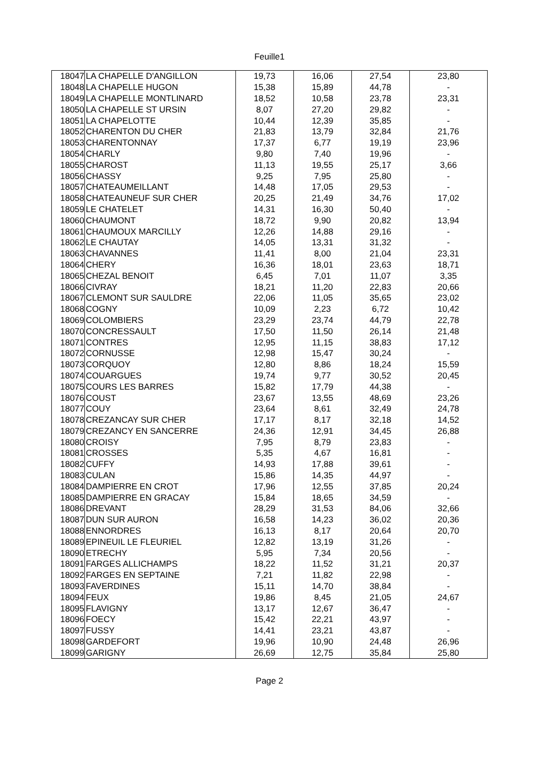Feuille1
| 18047 | LA CHAPELLE D'ANGILLON | 19,73 | 16,06 | 27,54 | 23,80 |
| 18048 | LA CHAPELLE HUGON | 15,38 | 15,89 | 44,78 | - |
| 18049 | LA CHAPELLE MONTLINARD | 18,52 | 10,58 | 23,78 | 23,31 |
| 18050 | LA CHAPELLE ST URSIN | 8,07 | 27,20 | 29,82 | - |
| 18051 | LA CHAPELOTTE | 10,44 | 12,39 | 35,85 | - |
| 18052 | CHARENTON DU CHER | 21,83 | 13,79 | 32,84 | 21,76 |
| 18053 | CHARENTONNAY | 17,37 | 6,77 | 19,19 | 23,96 |
| 18054 | CHARLY | 9,80 | 7,40 | 19,96 | - |
| 18055 | CHAROST | 11,13 | 19,55 | 25,17 | 3,66 |
| 18056 | CHASSY | 9,25 | 7,95 | 25,80 | - |
| 18057 | CHATEAUMEILLANT | 14,48 | 17,05 | 29,53 | - |
| 18058 | CHATEAUNEUF SUR CHER | 20,25 | 21,49 | 34,76 | 17,02 |
| 18059 | LE CHATELET | 14,31 | 16,30 | 50,40 | - |
| 18060 | CHAUMONT | 18,72 | 9,90 | 20,82 | 13,94 |
| 18061 | CHAUMOUX MARCILLY | 12,26 | 14,88 | 29,16 | - |
| 18062 | LE CHAUTAY | 14,05 | 13,31 | 31,32 | - |
| 18063 | CHAVANNES | 11,41 | 8,00 | 21,04 | 23,31 |
| 18064 | CHERY | 16,36 | 18,01 | 23,63 | 18,71 |
| 18065 | CHEZAL BENOIT | 6,45 | 7,01 | 11,07 | 3,35 |
| 18066 | CIVRAY | 18,21 | 11,20 | 22,83 | 20,66 |
| 18067 | CLEMONT SUR SAULDRE | 22,06 | 11,05 | 35,65 | 23,02 |
| 18068 | COGNY | 10,09 | 2,23 | 6,72 | 10,42 |
| 18069 | COLOMBIERS | 23,29 | 23,74 | 44,79 | 22,78 |
| 18070 | CONCRESSAULT | 17,50 | 11,50 | 26,14 | 21,48 |
| 18071 | CONTRES | 12,95 | 11,15 | 38,83 | 17,12 |
| 18072 | CORNUSSE | 12,98 | 15,47 | 30,24 | - |
| 18073 | CORQUOY | 12,80 | 8,86 | 18,24 | 15,59 |
| 18074 | COUARGUES | 19,74 | 9,77 | 30,52 | 20,45 |
| 18075 | COURS LES BARRES | 15,82 | 17,79 | 44,38 | - |
| 18076 | COUST | 23,67 | 13,55 | 48,69 | 23,26 |
| 18077 | COUY | 23,64 | 8,61 | 32,49 | 24,78 |
| 18078 | CREZANCAY SUR CHER | 17,17 | 8,17 | 32,18 | 14,52 |
| 18079 | CREZANCY EN SANCERRE | 24,36 | 12,91 | 34,45 | 26,88 |
| 18080 | CROISY | 7,95 | 8,79 | 23,83 | - |
| 18081 | CROSSES | 5,35 | 4,67 | 16,81 | - |
| 18082 | CUFFY | 14,93 | 17,88 | 39,61 | - |
| 18083 | CULAN | 15,86 | 14,35 | 44,97 | - |
| 18084 | DAMPIERRE EN CROT | 17,96 | 12,55 | 37,85 | 20,24 |
| 18085 | DAMPIERRE EN GRACAY | 15,84 | 18,65 | 34,59 | - |
| 18086 | DREVANT | 28,29 | 31,53 | 84,06 | 32,66 |
| 18087 | DUN SUR AURON | 16,58 | 14,23 | 36,02 | 20,36 |
| 18088 | ENNORDRES | 16,13 | 8,17 | 20,64 | 20,70 |
| 18089 | EPINEUIL LE FLEURIEL | 12,82 | 13,19 | 31,26 | - |
| 18090 | ETRECHY | 5,95 | 7,34 | 20,56 | - |
| 18091 | FARGES ALLICHAMPS | 18,22 | 11,52 | 31,21 | 20,37 |
| 18092 | FARGES EN SEPTAINE | 7,21 | 11,82 | 22,98 | - |
| 18093 | FAVERDINES | 15,11 | 14,70 | 38,84 | - |
| 18094 | FEUX | 19,86 | 8,45 | 21,05 | 24,67 |
| 18095 | FLAVIGNY | 13,17 | 12,67 | 36,47 | - |
| 18096 | FOECY | 15,42 | 22,21 | 43,97 | - |
| 18097 | FUSSY | 14,41 | 23,21 | 43,87 | - |
| 18098 | GARDEFORT | 19,96 | 10,90 | 24,48 | 26,96 |
| 18099 | GARIGNY | 26,69 | 12,75 | 35,84 | 25,80 |
Page 2